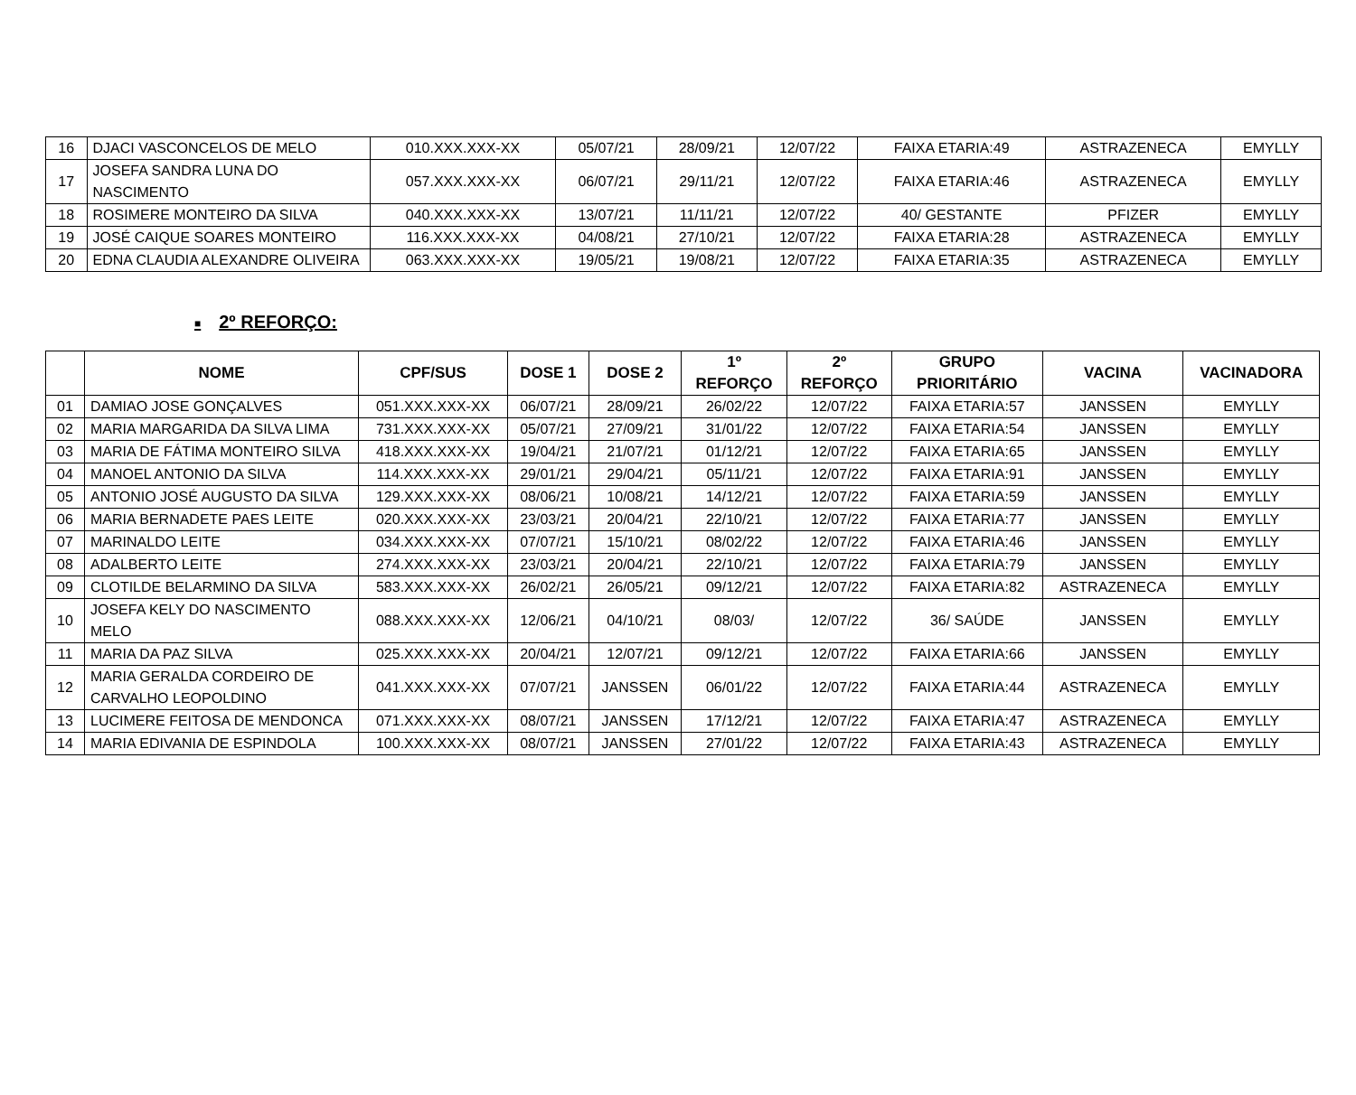| 16 | DJACI VASCONCELOS DE MELO | 010.XXX.XXX-XX | 05/07/21 | 28/09/21 | 12/07/22 | FAIXA ETARIA:49 | ASTRAZENECA | EMYLLY |
| 17 | JOSEFA SANDRA LUNA DO NASCIMENTO | 057.XXX.XXX-XX | 06/07/21 | 29/11/21 | 12/07/22 | FAIXA ETARIA:46 | ASTRAZENECA | EMYLLY |
| 18 | ROSIMERE MONTEIRO DA SILVA | 040.XXX.XXX-XX | 13/07/21 | 11/11/21 | 12/07/22 | 40/ GESTANTE | PFIZER | EMYLLY |
| 19 | JOSÉ CAIQUE SOARES MONTEIRO | 116.XXX.XXX-XX | 04/08/21 | 27/10/21 | 12/07/22 | FAIXA ETARIA:28 | ASTRAZENECA | EMYLLY |
| 20 | EDNA CLAUDIA ALEXANDRE OLIVEIRA | 063.XXX.XXX-XX | 19/05/21 | 19/08/21 | 12/07/22 | FAIXA ETARIA:35 | ASTRAZENECA | EMYLLY |
■ 2º REFORÇO:
| | NOME | CPF/SUS | DOSE 1 | DOSE 2 | 1º REFORÇO | 2º REFORÇO | GRUPO PRIORITÁRIO | VACINA | VACINADORA |
| --- | --- | --- | --- | --- | --- | --- | --- | --- | --- |
| 01 | DAMIAO JOSE GONÇALVES | 051.XXX.XXX-XX | 06/07/21 | 28/09/21 | 26/02/22 | 12/07/22 | FAIXA ETARIA:57 | JANSSEN | EMYLLY |
| 02 | MARIA MARGARIDA DA SILVA LIMA | 731.XXX.XXX-XX | 05/07/21 | 27/09/21 | 31/01/22 | 12/07/22 | FAIXA ETARIA:54 | JANSSEN | EMYLLY |
| 03 | MARIA DE FÁTIMA MONTEIRO SILVA | 418.XXX.XXX-XX | 19/04/21 | 21/07/21 | 01/12/21 | 12/07/22 | FAIXA ETARIA:65 | JANSSEN | EMYLLY |
| 04 | MANOEL ANTONIO DA SILVA | 114.XXX.XXX-XX | 29/01/21 | 29/04/21 | 05/11/21 | 12/07/22 | FAIXA ETARIA:91 | JANSSEN | EMYLLY |
| 05 | ANTONIO JOSÉ AUGUSTO DA SILVA | 129.XXX.XXX-XX | 08/06/21 | 10/08/21 | 14/12/21 | 12/07/22 | FAIXA ETARIA:59 | JANSSEN | EMYLLY |
| 06 | MARIA BERNADETE PAES LEITE | 020.XXX.XXX-XX | 23/03/21 | 20/04/21 | 22/10/21 | 12/07/22 | FAIXA ETARIA:77 | JANSSEN | EMYLLY |
| 07 | MARINALDO LEITE | 034.XXX.XXX-XX | 07/07/21 | 15/10/21 | 08/02/22 | 12/07/22 | FAIXA ETARIA:46 | JANSSEN | EMYLLY |
| 08 | ADALBERTO LEITE | 274.XXX.XXX-XX | 23/03/21 | 20/04/21 | 22/10/21 | 12/07/22 | FAIXA ETARIA:79 | JANSSEN | EMYLLY |
| 09 | CLOTILDE BELARMINO DA SILVA | 583.XXX.XXX-XX | 26/02/21 | 26/05/21 | 09/12/21 | 12/07/22 | FAIXA ETARIA:82 | ASTRAZENECA | EMYLLY |
| 10 | JOSEFA KELY DO NASCIMENTO MELO | 088.XXX.XXX-XX | 12/06/21 | 04/10/21 | 08/03/ | 12/07/22 | 36/ SAÚDE | JANSSEN | EMYLLY |
| 11 | MARIA DA PAZ SILVA | 025.XXX.XXX-XX | 20/04/21 | 12/07/21 | 09/12/21 | 12/07/22 | FAIXA ETARIA:66 | JANSSEN | EMYLLY |
| 12 | MARIA GERALDA CORDEIRO DE CARVALHO LEOPOLDINO | 041.XXX.XXX-XX | 07/07/21 | JANSSEN | 06/01/22 | 12/07/22 | FAIXA ETARIA:44 | ASTRAZENECA | EMYLLY |
| 13 | LUCIMERE FEITOSA DE MENDONCA | 071.XXX.XXX-XX | 08/07/21 | JANSSEN | 17/12/21 | 12/07/22 | FAIXA ETARIA:47 | ASTRAZENECA | EMYLLY |
| 14 | MARIA EDIVANIA DE ESPINDOLA | 100.XXX.XXX-XX | 08/07/21 | JANSSEN | 27/01/22 | 12/07/22 | FAIXA ETARIA:43 | ASTRAZENECA | EMYLLY |